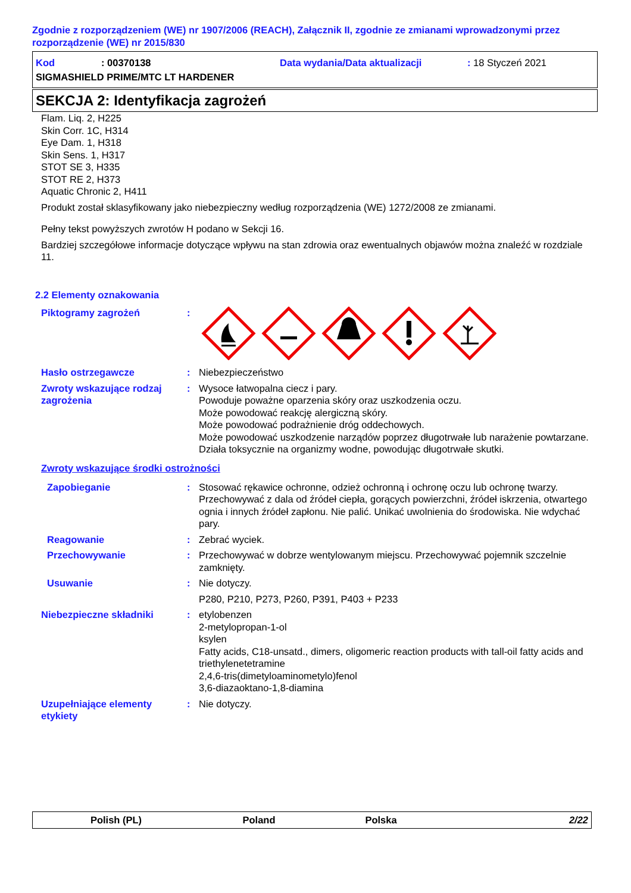Zgodnie z rozporządzeniem (WE) nr 1907/2006 (REACH), Załącznik II, zgodnie ze zmianami wprowadzonymi przez rozporządzenie (WE) nr 2015/830
Kod: 00370138 Data wydania/Data aktualizacji: 18 Styczeń 2021
SIGMASHIELD PRIME/MTC LT HARDENER
SEKCJA 2: Identyfikacja zagrożeń
Flam. Liq. 2, H225
Skin Corr. 1C, H314
Eye Dam. 1, H318
Skin Sens. 1, H317
STOT SE 3, H335
STOT RE 2, H373
Aquatic Chronic 2, H411
Produkt został sklasyfikowany jako niebezpieczny według rozporządzenia (WE) 1272/2008 ze zmianami.
Pełny tekst powyższych zwrotów H podano w Sekcji 16.
Bardziej szczegółowe informacje dotyczące wpływu na stan zdrowia oraz ewentualnych objawów można znaleźć w rozdziale 11.
2.2 Elementy oznakowania
Piktogramy zagrożeń :
Hasło ostrzegawcze : Niebezpieczeństwo
Zwroty wskazujące rodzaj zagrożenia
: Wysoce łatwopalna ciecz i pary.
Powoduje poważne oparzenia skóry oraz uszkodzenia oczu.
Może powodować reakcję alergiczną skóry.
Może powodować podrażnienie dróg oddechowych.
Może powodować uszkodzenie narządów poprzez długotrwałe lub narażenie powtarzane.
Działa toksycznie na organizmy wodne, powodując długotrwałe skutki.
Zwroty wskazujące środki ostrożności
Zapobieganie : Stosować rękawice ochronne, odzież ochronną i ochronę oczu lub ochronę twarzy. Przechowywać z dala od źródeł ciepła, gorących powierzchni, źródeł iskrzenia, otwartego ognia i innych źródeł zapłonu. Nie palić. Unikać uwolnienia do środowiska. Nie wdychać pary.
Reagowanie : Zebrać wyciek.
Przechowywanie : Przechowywać w dobrze wentylowanym miejscu. Przechowywać pojemnik szczelnie zamknięty.
Usuwanie : Nie dotyczy.
P280, P210, P273, P260, P391, P403 + P233
Niebezpieczne składniki : etylobenzen
2-metylopropan-1-ol
ksylen
Fatty acids, C18-unsatd., dimers, oligomeric reaction products with tall-oil fatty acids and triethylenetetramine
2,4,6-tris(dimetyloaminometylo)fenol
3,6-diazaoktano-1,8-diamina
Uzupełniające elementy etykiety
: Nie dotyczy.
Polish (PL) Poland Polska 2/22